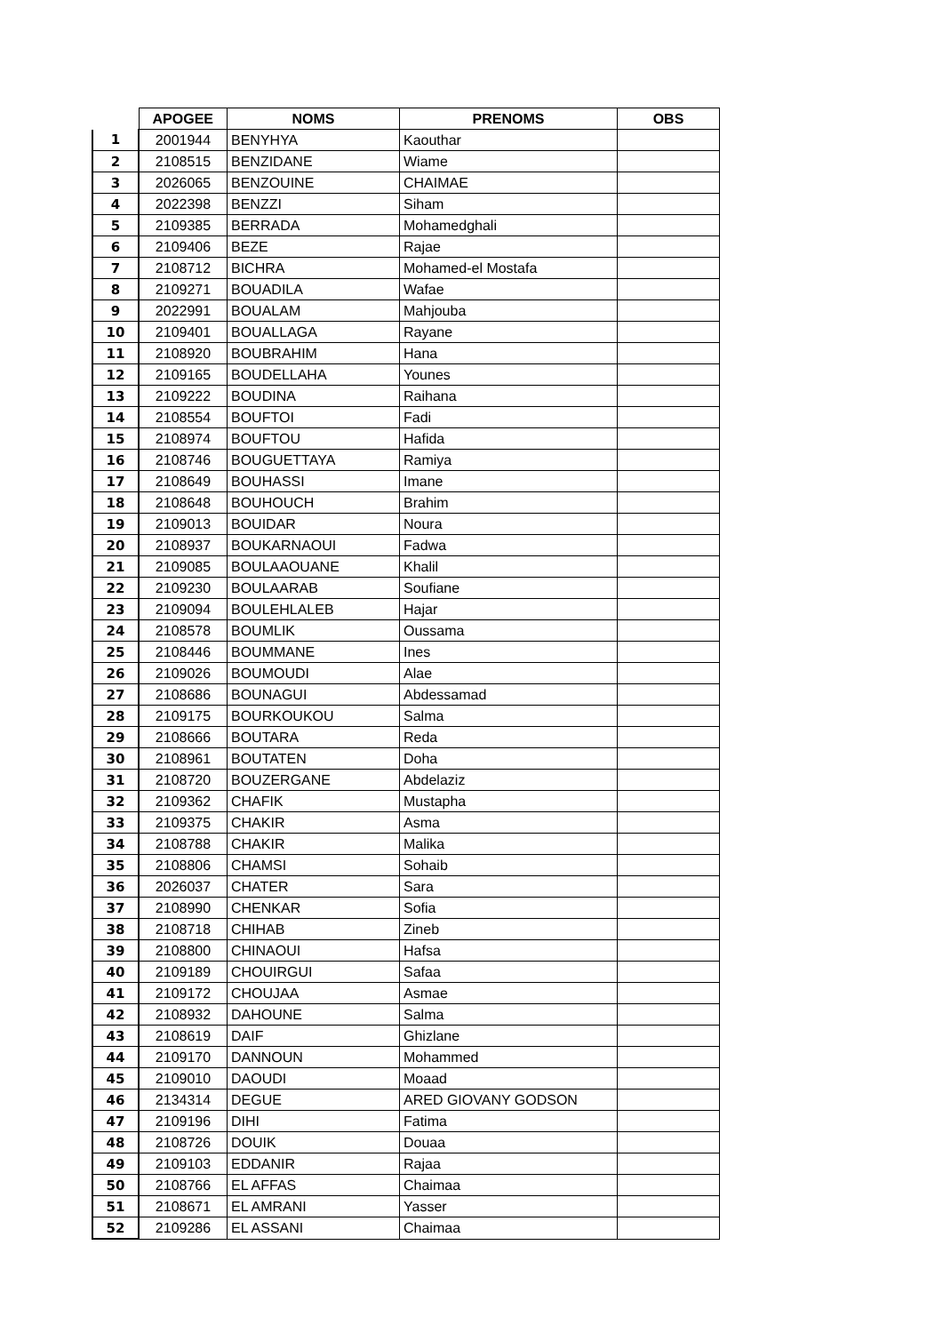| | APOGEE | NOMS | PRENOMS | OBS |
| --- | --- | --- | --- | --- |
| 1 | 2001944 | BENYHYA | Kaouthar | |
| 2 | 2108515 | BENZIDANE | Wiame | |
| 3 | 2026065 | BENZOUINE | CHAIMAE | |
| 4 | 2022398 | BENZZI | Siham | |
| 5 | 2109385 | BERRADA | Mohamedghali | |
| 6 | 2109406 | BEZE | Rajae | |
| 7 | 2108712 | BICHRA | Mohamed-el Mostafa | |
| 8 | 2109271 | BOUADILA | Wafae | |
| 9 | 2022991 | BOUALAM | Mahjouba | |
| 10 | 2109401 | BOUALLAGA | Rayane | |
| 11 | 2108920 | BOUBRAHIM | Hana | |
| 12 | 2109165 | BOUDELLAHA | Younes | |
| 13 | 2109222 | BOUDINA | Raihana | |
| 14 | 2108554 | BOUFTOI | Fadi | |
| 15 | 2108974 | BOUFTOU | Hafida | |
| 16 | 2108746 | BOUGUETTAYA | Ramiya | |
| 17 | 2108649 | BOUHASSI | Imane | |
| 18 | 2108648 | BOUHOUCH | Brahim | |
| 19 | 2109013 | BOUIDAR | Noura | |
| 20 | 2108937 | BOUKARNAOUI | Fadwa | |
| 21 | 2109085 | BOULAAOUANE | Khalil | |
| 22 | 2109230 | BOULAARAB | Soufiane | |
| 23 | 2109094 | BOULEHLALEB | Hajar | |
| 24 | 2108578 | BOUMLIK | Oussama | |
| 25 | 2108446 | BOUMMANE | Ines | |
| 26 | 2109026 | BOUMOUDI | Alae | |
| 27 | 2108686 | BOUNAGUI | Abdessamad | |
| 28 | 2109175 | BOURKOUKOU | Salma | |
| 29 | 2108666 | BOUTARA | Reda | |
| 30 | 2108961 | BOUTATEN | Doha | |
| 31 | 2108720 | BOUZERGANE | Abdelaziz | |
| 32 | 2109362 | CHAFIK | Mustapha | |
| 33 | 2109375 | CHAKIR | Asma | |
| 34 | 2108788 | CHAKIR | Malika | |
| 35 | 2108806 | CHAMSI | Sohaib | |
| 36 | 2026037 | CHATER | Sara | |
| 37 | 2108990 | CHENKAR | Sofia | |
| 38 | 2108718 | CHIHAB | Zineb | |
| 39 | 2108800 | CHINAOUI | Hafsa | |
| 40 | 2109189 | CHOUIRGUI | Safaa | |
| 41 | 2109172 | CHOUJAA | Asmae | |
| 42 | 2108932 | DAHOUNE | Salma | |
| 43 | 2108619 | DAIF | Ghizlane | |
| 44 | 2109170 | DANNOUN | Mohammed | |
| 45 | 2109010 | DAOUDI | Moaad | |
| 46 | 2134314 | DEGUE | ARED GIOVANY GODSON | |
| 47 | 2109196 | DIHI | Fatima | |
| 48 | 2108726 | DOUIK | Douaa | |
| 49 | 2109103 | EDDANIR | Rajaa | |
| 50 | 2108766 | EL AFFAS | Chaimaa | |
| 51 | 2108671 | EL AMRANI | Yasser | |
| 52 | 2109286 | EL ASSANI | Chaimaa | |